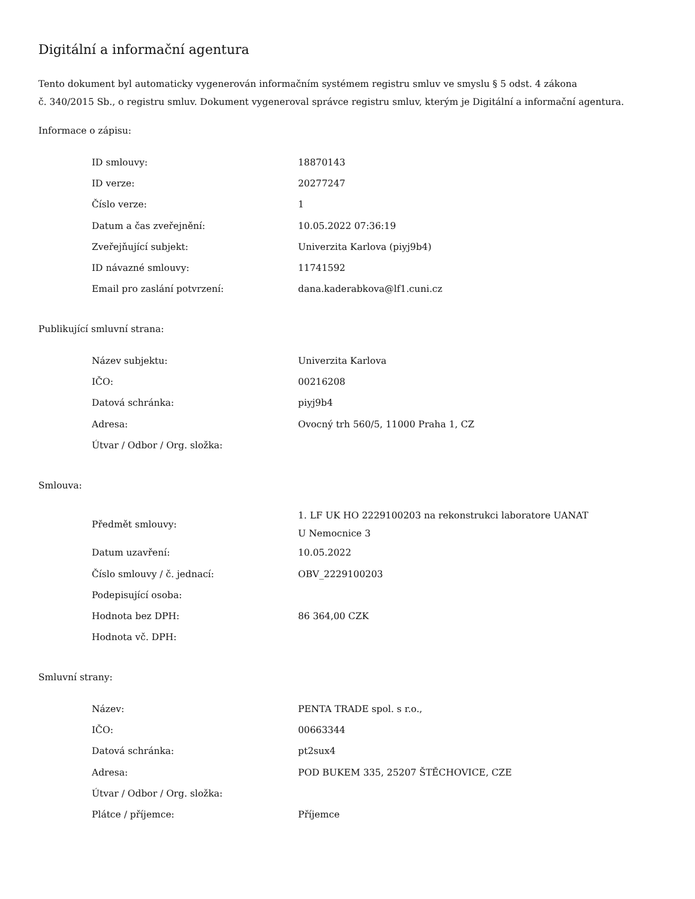Digitální a informační agentura
Tento dokument byl automaticky vygenerován informačním systémem registru smluv ve smyslu § 5 odst. 4 zákona
č. 340/2015 Sb., o registru smluv. Dokument vygeneroval správce registru smluv, kterým je Digitální a informační agentura.
Informace o zápisu:
| ID smlouvy: | 18870143 |
| ID verze: | 20277247 |
| Číslo verze: | 1 |
| Datum a čas zveřejnění: | 10.05.2022 07:36:19 |
| Zveřejňující subjekt: | Univerzita Karlova (piyj9b4) |
| ID návazné smlouvy: | 11741592 |
| Email pro zaslání potvrzení: | dana.kaderabkova@lf1.cuni.cz |
Publikující smluvní strana:
| Název subjektu: | Univerzita Karlova |
| IČO: | 00216208 |
| Datová schránka: | piyj9b4 |
| Adresa: | Ovocný trh 560/5, 11000 Praha 1, CZ |
| Útvar / Odbor / Org. složka: | |
Smlouva:
| Předmět smlouvy: | 1. LF UK HO 2229100203 na rekonstrukci laboratore UANAT U Nemocnice 3 |
| Datum uzavření: | 10.05.2022 |
| Číslo smlouvy / č. jednací: | OBV_2229100203 |
| Podepisující osoba: | |
| Hodnota bez DPH: | 86 364,00 CZK |
| Hodnota vč. DPH: | |
Smluvní strany:
| Název: | PENTA TRADE spol. s r.o., |
| IČO: | 00663344 |
| Datová schránka: | pt2sux4 |
| Adresa: | POD BUKEM 335, 25207 ŠTĚCHOVICE, CZE |
| Útvar / Odbor / Org. složka: | |
| Plátce / příjemce: | Příjemce |